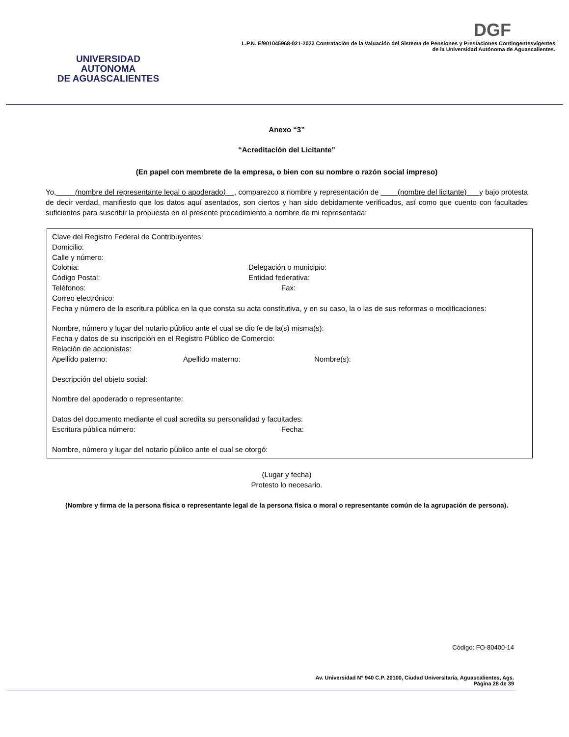UNIVERSIDAD AUTONOMA
DE AGUASCALIENTES
DGF
L.P.N. E/901045968-021-2023 Contratación de la Valuación del Sistema de Pensiones y Prestaciones Contingentesvigentes
de la Universidad Autónoma de Aguascalientes.
Anexo “3”
“Acreditación del Licitante”
(En papel con membrete de la empresa, o bien con su nombre o razón social impreso)
Yo, (nombre del representante legal o apoderado) , comparezco a nombre y representación de (nombre del licitante) y bajo protesta de decir verdad, manifiesto que los datos aquí asentados, son ciertos y han sido debidamente verificados, así como que cuento con facultades suficientes para suscribir la propuesta en el presente procedimiento a nombre de mi representada:
Clave del Registro Federal de Contribuyentes:
Domicilio:
Calle y número:
Colonia: Delegación o municipio:
Código Postal: Entidad federativa:
Teléfonos: Fax:
Correo electrónico:
Fecha y número de la escritura pública en la que consta su acta constitutiva, y en su caso, la o las de sus reformas o modificaciones:
Nombre, número y lugar del notario público ante el cual se dio fe de la(s) misma(s):
Fecha y datos de su inscripción en el Registro Público de Comercio:
Relación de accionistas:
Apellido paterno: Apellido materno: Nombre(s):
Descripción del objeto social:
Nombre del apoderado o representante:
Datos del documento mediante el cual acredita su personalidad y facultades:
Escritura pública número: Fecha:
Nombre, número y lugar del notario público ante el cual se otorgó:
(Lugar y fecha)
Protesto lo necesario.
(Nombre y firma de la persona física o representante legal de la persona física o moral o representante común de la agrupación de persona).
Código: FO-80400-14
Av. Universidad N° 940 C.P. 20100, Ciudad Universitaria, Aguascalientes, Ags.
Página 28 de 39